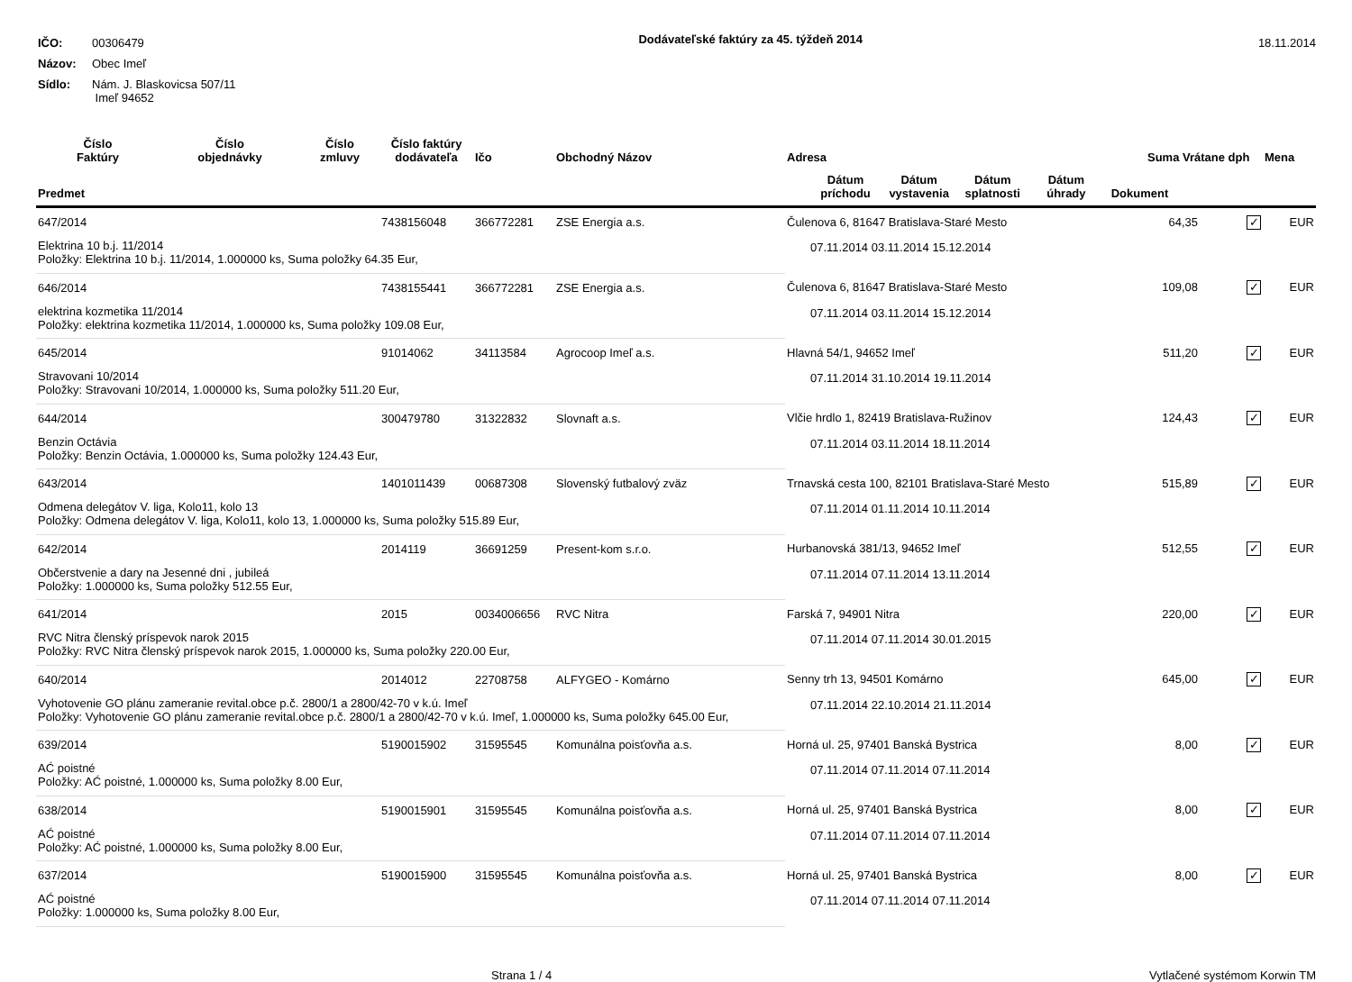| IČO: | 00306479 |
| Názov: | Obec Imeľ |
| Sídlo: | Nám. J. Blaskovicsa 507/11 Imeľ 94652 |
Dodávateľské faktúry za 45. týždeň 2014
18.11.2014
| Číslo Faktúry | Číslo objednávky | Číslo zmluvy | Číslo faktúry dodávateľa | Ičo | Obchodný Názov | Adresa | Suma Vrátane dph | | Mena |
| --- | --- | --- | --- | --- | --- | --- | --- | --- | --- |
| Predmet | | | | | | Dátum príchodu Dátum vystavenia Dátum splatnosti Dátum úhrady Dokument | | | |
| 647/2014 | | | 7438156048 | 366772281 | ZSE Energia a.s. | Čulenova 6, 81647 Bratislava-Staré Mesto | 64,35 | ✓ | EUR |
| Elektrina 10 b.j. 11/2014 Položky: Elektrina 10 b.j. 11/2014, 1.000000 ks, Suma položky 64.35 Eur, | | | | | | 07.11.2014 03.11.2014 15.12.2014 | | | |
| 646/2014 | | | 7438155441 | 366772281 | ZSE Energia a.s. | Čulenova 6, 81647 Bratislava-Staré Mesto | 109,08 | ✓ | EUR |
| elektrina kozmetika 11/2014 Položky: elektrina kozmetika 11/2014, 1.000000 ks, Suma položky 109.08 Eur, | | | | | | 07.11.2014 03.11.2014 15.12.2014 | | | |
| 645/2014 | | | 91014062 | 34113584 | Agrocoop Imeľ a.s. | Hlavná 54/1, 94652 Imeľ | 511,20 | ✓ | EUR |
| Stravovani 10/2014 Položky: Stravovani 10/2014, 1.000000 ks, Suma položky 511.20 Eur, | | | | | | 07.11.2014 31.10.2014 19.11.2014 | | | |
| 644/2014 | | | 300479780 | 31322832 | Slovnaft a.s. | Vlčie hrdlo 1, 82419 Bratislava-Ružinov | 124,43 | ✓ | EUR |
| Benzin Octávia Položky: Benzin Octávia, 1.000000 ks, Suma položky 124.43 Eur, | | | | | | 07.11.2014 03.11.2014 18.11.2014 | | | |
| 643/2014 | | | 1401011439 | 00687308 | Slovenský futbalový zväz | Trnavská cesta 100, 82101 Bratislava-Staré Mesto | 515,89 | ✓ | EUR |
| Odmena delegátov V. liga, Kolo11, kolo 13 Položky: Odmena delegátov V. liga, Kolo11, kolo 13, 1.000000 ks, Suma položky 515.89 Eur, | | | | | | 07.11.2014 01.11.2014 10.11.2014 | | | |
| 642/2014 | | | 2014119 | 36691259 | Present-kom s.r.o. | Hurbanovská 381/13, 94652 Imeľ | 512,55 | ✓ | EUR |
| Občerstvenie a dary na Jesenné dni , jubileá Položky: 1.000000 ks, Suma položky 512.55 Eur, | | | | | | 07.11.2014 07.11.2014 13.11.2014 | | | |
| 641/2014 | | | 2015 | 0034006656 | RVC Nitra | Farská 7, 94901 Nitra | 220,00 | ✓ | EUR |
| RVC Nitra členský príspevok narok 2015 Položky: RVC Nitra členský príspevok narok 2015, 1.000000 ks, Suma položky 220.00 Eur, | | | | | | 07.11.2014 07.11.2014 30.01.2015 | | | |
| 640/2014 | | | 2014012 | 22708758 | ALFYGEO - Komárno | Senny trh 13, 94501 Komárno | 645,00 | ✓ | EUR |
| Vyhotovenie GO plánu zameranie revital.obce p.č. 2800/1 a 2800/42-70 v k.ú. Imeľ Položky: Vyhotovenie GO plánu zameranie revital.obce p.č. 2800/1 a 2800/42-70 v k.ú. Imeľ, 1.000000 ks, Suma položky 645.00 Eur, | | | | | | 07.11.2014 22.10.2014 21.11.2014 | | | |
| 639/2014 | | | 5190015902 | 31595545 | Komunálna poisťovňa a.s. | Horná ul. 25, 97401 Banská Bystrica | 8,00 | ✓ | EUR |
| AĆ poistné Položky: AĆ poistné, 1.000000 ks, Suma položky 8.00 Eur, | | | | | | 07.11.2014 07.11.2014 07.11.2014 | | | |
| 638/2014 | | | 5190015901 | 31595545 | Komunálna poisťovňa a.s. | Horná ul. 25, 97401 Banská Bystrica | 8,00 | ✓ | EUR |
| AĆ poistné Položky: AĆ poistné, 1.000000 ks, Suma položky 8.00 Eur, | | | | | | 07.11.2014 07.11.2014 07.11.2014 | | | |
| 637/2014 | | | 5190015900 | 31595545 | Komunálna poisťovňa a.s. | Horná ul. 25, 97401 Banská Bystrica | 8,00 | ✓ | EUR |
| AĆ poistné Položky: 1.000000 ks, Suma položky 8.00 Eur, | | | | | | 07.11.2014 07.11.2014 07.11.2014 | | | |
Strana 1 / 4 Vytlačené systémom Korwin TM